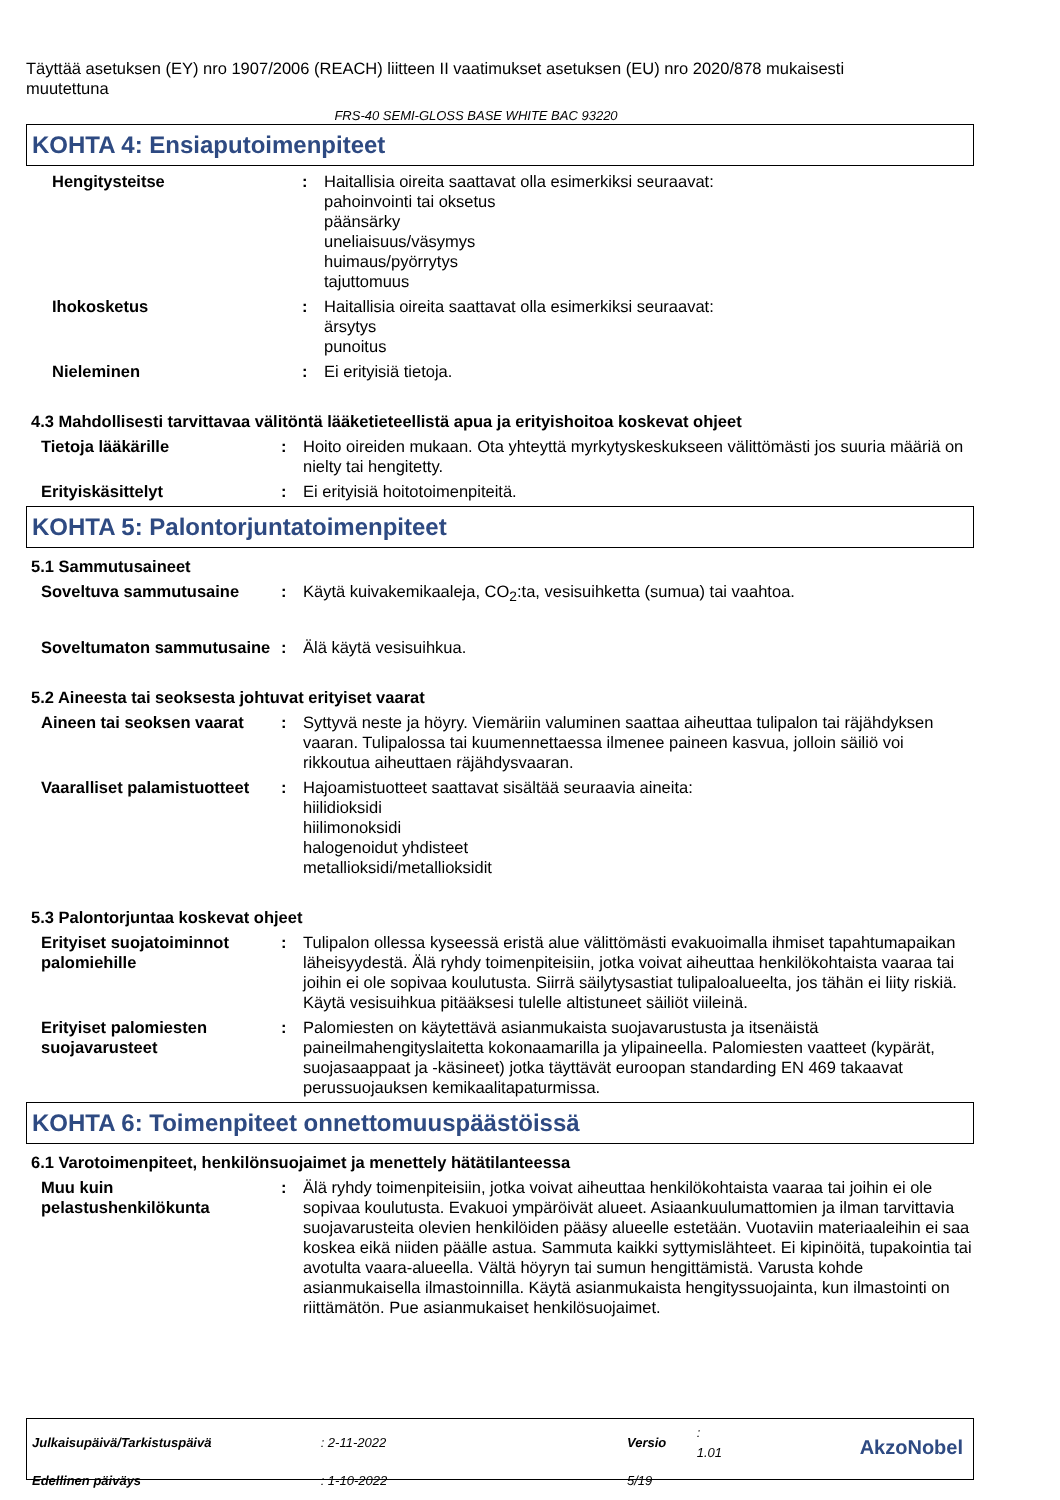Täyttää asetuksen (EY) nro 1907/2006 (REACH) liitteen II vaatimukset asetuksen (EU) nro 2020/878 mukaisesti muutettuna
FRS-40 SEMI-GLOSS BASE WHITE BAC 93220
KOHTA 4: Ensiaputoimenpiteet
Hengitysteitse : Haitallisia oireita saattavat olla esimerkiksi seuraavat:
pahoinvointi tai oksetus
päänsärky
uneliaisuus/väsymys
huimaus/pyörrytys
tajuttomuus
Ihokosketus : Haitallisia oireita saattavat olla esimerkiksi seuraavat:
ärsytys
punoitus
Nieleminen : Ei erityisiä tietoja.
4.3 Mahdollisesti tarvittavaa välitöntä lääketieteellistä apua ja erityishoitoa koskevat ohjeet
Tietoja lääkärille : Hoito oireiden mukaan. Ota yhteyttä myrkytyskeskukseen välittömästi jos suuria määriä on nielty tai hengitetty.
Erityiskäsittelyt : Ei erityisiä hoitotoimenpiteitä.
KOHTA 5: Palontorjuntatoimenpiteet
5.1 Sammutusaineet
Soveltuva sammutusaine : Käytä kuivakemikaaleja, CO<sub>2</sub>:ta, vesisuihketta (sumua) tai vaahtoa.
Soveltumaton sammutusaine
: Älä käytä vesisuihkua.
5.2 Aineesta tai seoksesta johtuvat erityiset vaarat
Aineen tai seoksen vaarat
: Syttyvä neste ja höyry. Viemäriin valuminen saattaa aiheuttaa tulipalon tai räjähdyksen vaaran. Tulipalossa tai kuumennettaessa ilmenee paineen kasvua, jolloin säiliö voi rikkoutua aiheuttaen räjähdysvaaran.
Vaaralliset palamistuotteet
: Hajoamistuotteet saattavat sisältää seuraavia aineita:
hiilidioksidi
hiilimonoksidi
halogenoidut yhdisteet
metallioksidi/metallioksidit
5.3 Palontorjuntaa koskevat ohjeet
Erityiset suojatoiminnot palomiehille
: Tulipalon ollessa kyseessä eristä alue välittömästi evakuoimalla ihmiset tapahtumapaikan läheisyydestä. Älä ryhdy toimenpiteisiin, jotka voivat aiheuttaa henkilökohtaista vaaraa tai joihin ei ole sopivaa koulutusta. Siirrä säilytysastiat tulipaloalueelta, jos tähän ei liity riskiä. Käytä vesisuihkua pitääksesi tulelle altistuneet säiliöt viileinä.
Erityiset palomiesten suojavarusteet
: Palomiesten on käytettävä asianmukaista suojavarustusta ja itsenäistä paineilmahengityslaitetta kokonaamarilla ja ylipaineella. Palomiesten vaatteet (kypärät, suojasaappaat ja -käsineet) jotka täyttävät euroopan standarding EN 469 takaavat perussuojauksen kemikaalitapaturmissa.
KOHTA 6: Toimenpiteet onnettomuuspäästöissä
6.1 Varotoimenpiteet, henkilönsuojaimet ja menettely hätätilanteessa
Muu kuin pelastushenkilökunta
: Älä ryhdy toimenpiteisiin, jotka voivat aiheuttaa henkilökohtaista vaaraa tai joihin ei ole sopivaa koulutusta. Evakuoi ympäröivät alueet. Asiaankuulumattomien ja ilman tarvittavia suojavarusteita olevien henkilöiden pääsy alueelle estetään. Vuotaviin materiaaleihin ei saa koskea eikä niiden päälle astua. Sammuta kaikki syttymislähteet. Ei kipinöitä, tupakointia tai avotulta vaara-alueella. Vältä höyryn tai sumun hengittämistä. Varusta kohde asianmukaisella ilmastoinnilla. Käytä asianmukaista hengityssuojainta, kun ilmastointi on riittämätön. Pue asianmukaiset henkilösuojaimet.
| Julkaisupäivä/Tarkistuspäivä | : 2-11-2022 | Versio | : 1.01 |
| Edellinen päiväys | : 1-10-2022 | 5/19 | |
AkzoNobel